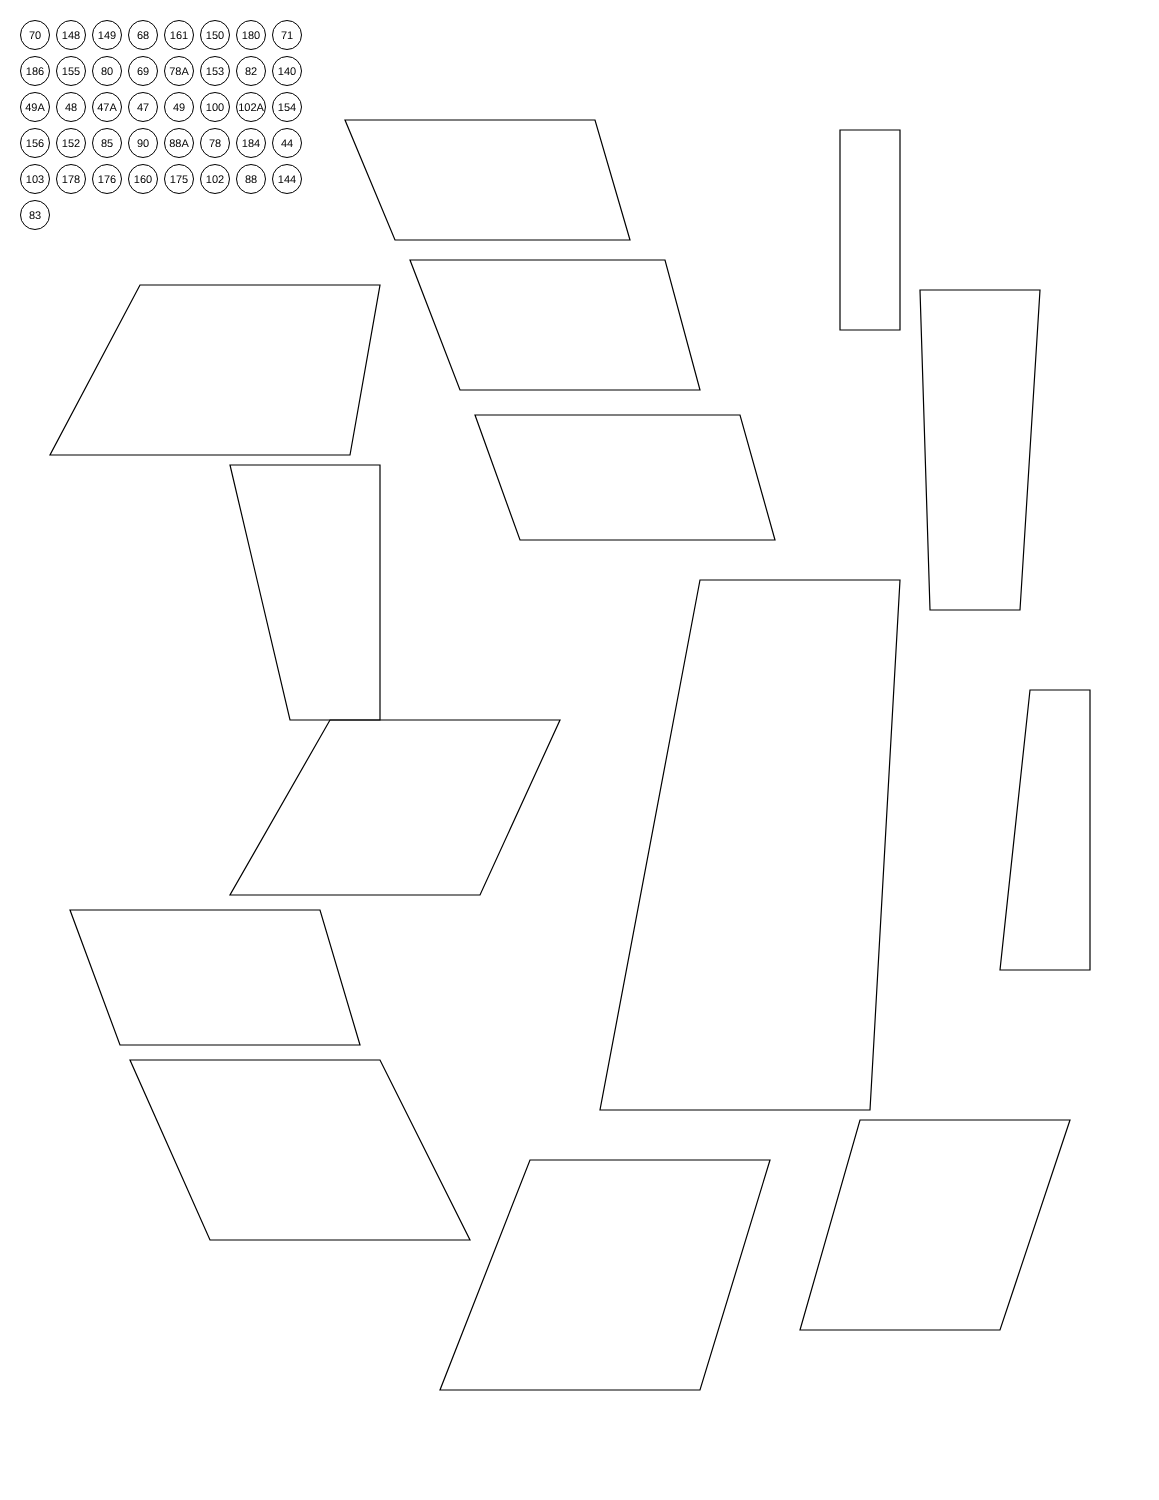70 148 149 68 161 150 180 71 186 155 80 69 78A 153 82 140 49A 48 47A 47 49 100 102A 154 156 152 85 90 88A 78 184 44 103 178 176 160 175 102 88 144 83